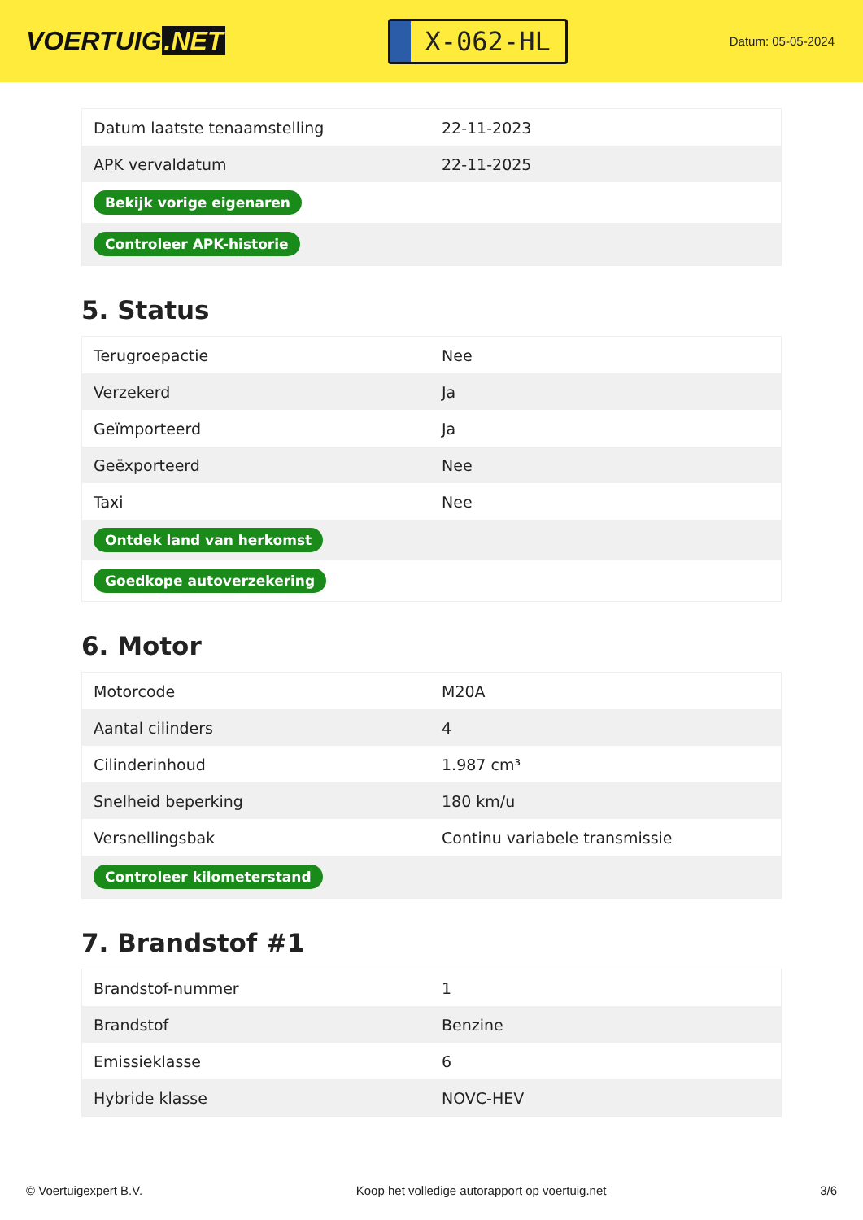VOERTUIG.NET
X-062-HL
Datum: 05-05-2024
| Datum laatste tenaamstelling | 22-11-2023 |
| APK vervaldatum | 22-11-2025 |
| Bekijk vorige eigenaren | |
| Controleer APK-historie | |
5. Status
| Terugroepactie | Nee |
| Verzekerd | Ja |
| Geïmporteerd | Ja |
| Geëxporteerd | Nee |
| Taxi | Nee |
| Ontdek land van herkomst | |
| Goedkope autoverzekering | |
6. Motor
| Motorcode | M20A |
| Aantal cilinders | 4 |
| Cilinderinhoud | 1.987 cm³ |
| Snelheid beperking | 180 km/u |
| Versnellingsbak | Continu variabele transmissie |
| Controleer kilometerstand | |
7. Brandstof #1
| Brandstof-nummer | 1 |
| Brandstof | Benzine |
| Emissieklasse | 6 |
| Hybride klasse | NOVC-HEV |
© Voertuigexpert B.V. Koop het volledige autorapport op voertuig.net 3/6